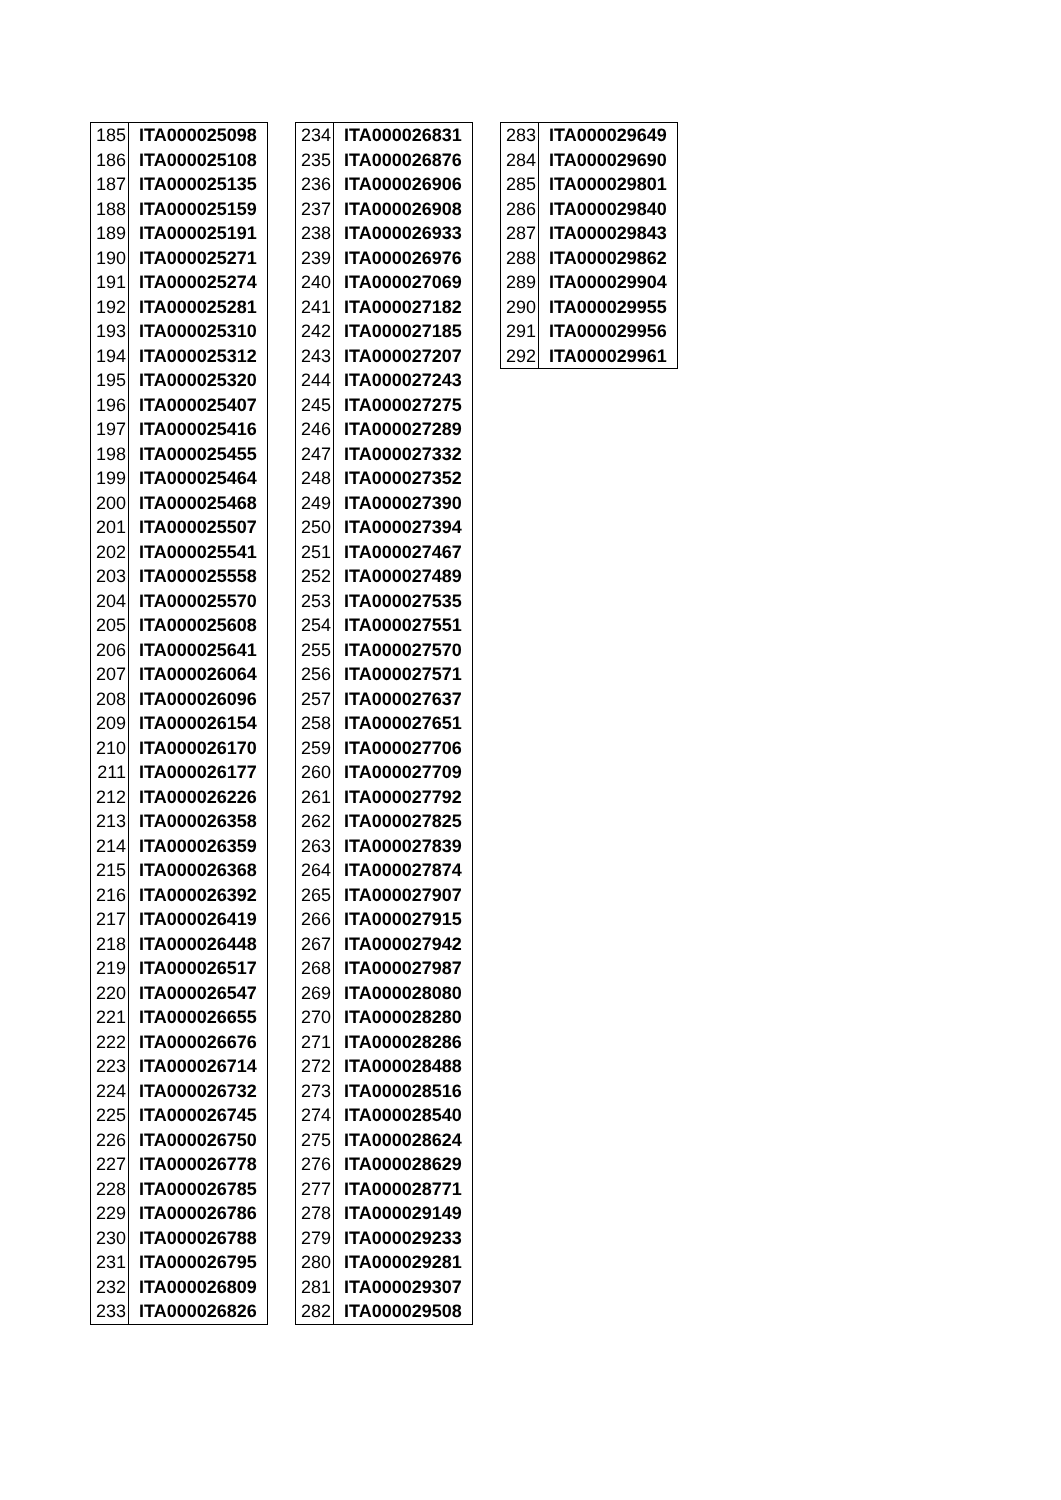| 185 | ITA000025098 |
| 186 | ITA000025108 |
| 187 | ITA000025135 |
| 188 | ITA000025159 |
| 189 | ITA000025191 |
| 190 | ITA000025271 |
| 191 | ITA000025274 |
| 192 | ITA000025281 |
| 193 | ITA000025310 |
| 194 | ITA000025312 |
| 195 | ITA000025320 |
| 196 | ITA000025407 |
| 197 | ITA000025416 |
| 198 | ITA000025455 |
| 199 | ITA000025464 |
| 200 | ITA000025468 |
| 201 | ITA000025507 |
| 202 | ITA000025541 |
| 203 | ITA000025558 |
| 204 | ITA000025570 |
| 205 | ITA000025608 |
| 206 | ITA000025641 |
| 207 | ITA000026064 |
| 208 | ITA000026096 |
| 209 | ITA000026154 |
| 210 | ITA000026170 |
| 211 | ITA000026177 |
| 212 | ITA000026226 |
| 213 | ITA000026358 |
| 214 | ITA000026359 |
| 215 | ITA000026368 |
| 216 | ITA000026392 |
| 217 | ITA000026419 |
| 218 | ITA000026448 |
| 219 | ITA000026517 |
| 220 | ITA000026547 |
| 221 | ITA000026655 |
| 222 | ITA000026676 |
| 223 | ITA000026714 |
| 224 | ITA000026732 |
| 225 | ITA000026745 |
| 226 | ITA000026750 |
| 227 | ITA000026778 |
| 228 | ITA000026785 |
| 229 | ITA000026786 |
| 230 | ITA000026788 |
| 231 | ITA000026795 |
| 232 | ITA000026809 |
| 233 | ITA000026826 |
| 234 | ITA000026831 |
| 235 | ITA000026876 |
| 236 | ITA000026906 |
| 237 | ITA000026908 |
| 238 | ITA000026933 |
| 239 | ITA000026976 |
| 240 | ITA000027069 |
| 241 | ITA000027182 |
| 242 | ITA000027185 |
| 243 | ITA000027207 |
| 244 | ITA000027243 |
| 245 | ITA000027275 |
| 246 | ITA000027289 |
| 247 | ITA000027332 |
| 248 | ITA000027352 |
| 249 | ITA000027390 |
| 250 | ITA000027394 |
| 251 | ITA000027467 |
| 252 | ITA000027489 |
| 253 | ITA000027535 |
| 254 | ITA000027551 |
| 255 | ITA000027570 |
| 256 | ITA000027571 |
| 257 | ITA000027637 |
| 258 | ITA000027651 |
| 259 | ITA000027706 |
| 260 | ITA000027709 |
| 261 | ITA000027792 |
| 262 | ITA000027825 |
| 263 | ITA000027839 |
| 264 | ITA000027874 |
| 265 | ITA000027907 |
| 266 | ITA000027915 |
| 267 | ITA000027942 |
| 268 | ITA000027987 |
| 269 | ITA000028080 |
| 270 | ITA000028280 |
| 271 | ITA000028286 |
| 272 | ITA000028488 |
| 273 | ITA000028516 |
| 274 | ITA000028540 |
| 275 | ITA000028624 |
| 276 | ITA000028629 |
| 277 | ITA000028771 |
| 278 | ITA000029149 |
| 279 | ITA000029233 |
| 280 | ITA000029281 |
| 281 | ITA000029307 |
| 282 | ITA000029508 |
| 283 | ITA000029649 |
| 284 | ITA000029690 |
| 285 | ITA000029801 |
| 286 | ITA000029840 |
| 287 | ITA000029843 |
| 288 | ITA000029862 |
| 289 | ITA000029904 |
| 290 | ITA000029955 |
| 291 | ITA000029956 |
| 292 | ITA000029961 |